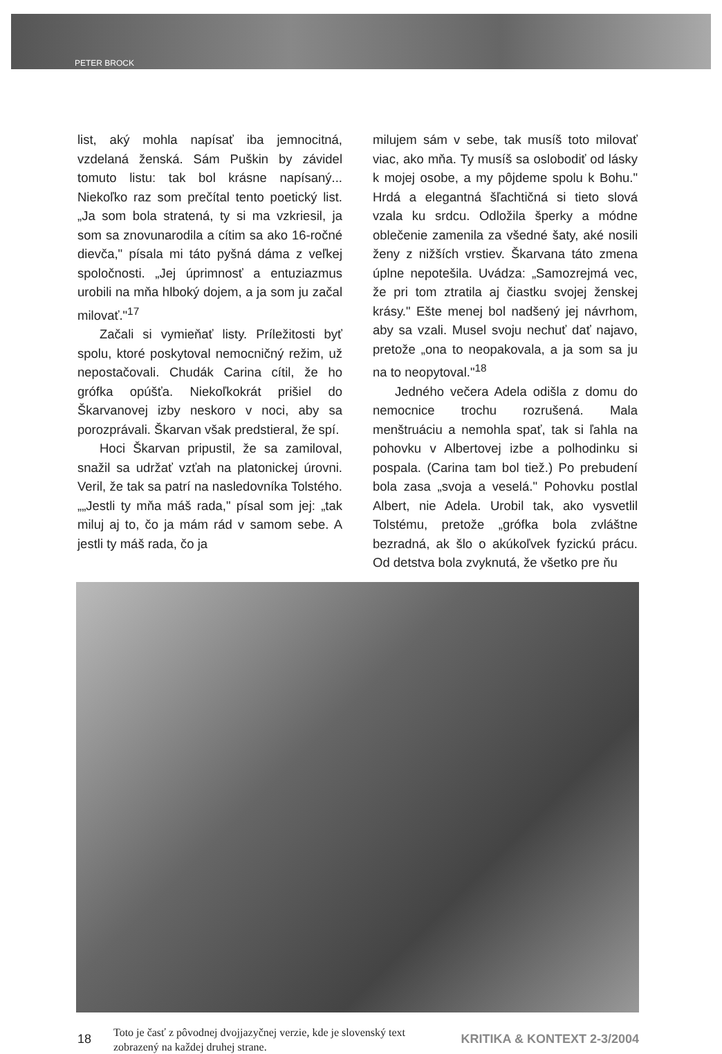PETER BROCK
list, aký mohla napísať iba jemnocitná, vzdelaná ženská. Sám Puškin by závidel tomuto listu: tak bol krásne napísaný... Niekoľko raz som prečítal tento poetický list. „Ja som bola stratená, ty si ma vzkriesil, ja som sa znovunarodila a cítim sa ako 16-ročné dievča," písala mi táto pyšná dáma z veľkej spoločnosti. „Jej úprimnosť a entuziazmus urobili na mňa hlboký dojem, a ja som ju začal milovať."<sup>17</sup>
Začali si vymieňať listy. Príležitosti byť spolu, ktoré poskytoval nemocničný režim, už nepostačovali. Chudák Carina cítil, že ho grófka opúšťa. Niekoľkokrát prišiel do Škarvanovej izby neskoro v noci, aby sa porozprávali. Škarvan však predstieral, že spí.
Hoci Škarvan pripustil, že sa zamiloval, snažil sa udržať vzťah na platonickej úrovni. Veril, že tak sa patrí na nasledovníka Tolstého. „„Jestli ty mňa máš rada," písal som jej: „tak miluj aj to, čo ja mám rád v samom sebe. A jestli ty máš rada, čo ja
milujem sám v sebe, tak musíš toto milovať viac, ako mňa. Ty musíš sa oslobodiť od lásky k mojej osobe, a my pôjdeme spolu k Bohu." Hrdá a elegantná šľachtičná si tieto slová vzala ku srdcu. Odložila šperky a módne oblečenie zamenila za všedné šaty, aké nosili ženy z nižších vrstiev. Škarvana táto zmena úplne nepotešila. Uvádza: „Samozrejmá vec, že pri tom ztratila aj čiastku svojej ženskej krásy." Ešte menej bol nadšený jej návrhom, aby sa vzali. Musel svoju nechuť dať najavo, pretože „ona to neopakovala, a ja som sa ju na to neopytoval."<sup>18</sup>
Jedného večera Adela odišla z domu do nemocnice trochu rozrušená. Mala menštruáciu a nemohla spať, tak si ľahla na pohovku v Albertovej izbe a polhodinku si pospala. (Carina tam bol tiež.) Po prebudení bola zasa „svoja a veselá." Pohovku postlal Albert, nie Adela. Urobil tak, ako vysvetlil Tolstému, pretože „grófka bola zvláštne bezradná, ak šlo o akúkoľvek fyzickú prácu. Od detstva bola zvyknutá, že všetko pre ňu
18
Toto je časť z pôvodnej dvojjazyčnej verzie, kde je slovenský text zobrazený na každej druhej strane.
KRITIKA & KONTEXT 2-3/2004